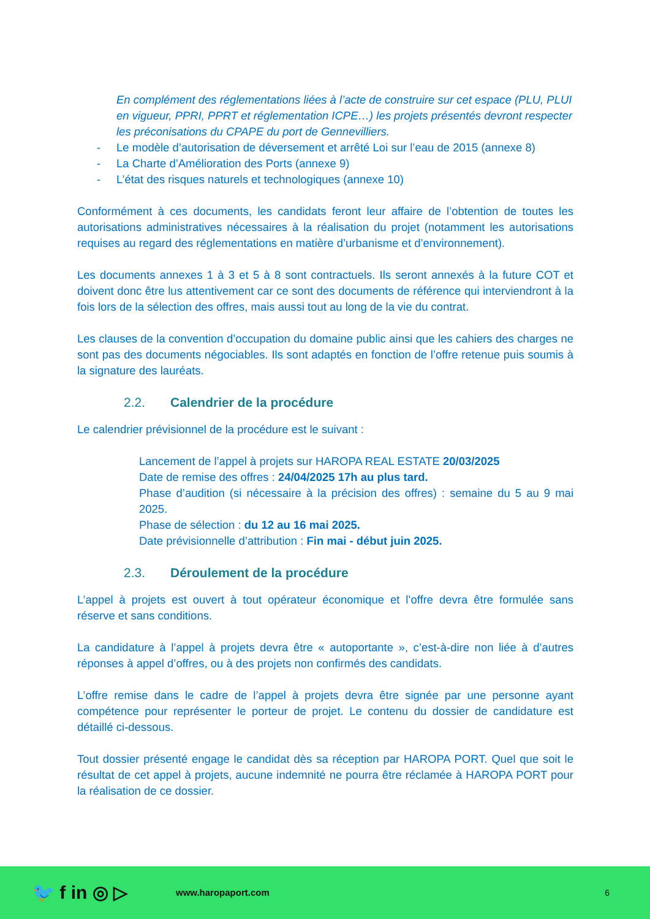En complément des réglementations liées à l’acte de construire sur cet espace (PLU, PLUI en vigueur, PPRI, PPRT et réglementation ICPE…) les projets présentés devront respecter les préconisations du CPAPE du port de Gennevilliers.
- Le modèle d’autorisation de déversement et arrêté Loi sur l’eau de 2015 (annexe 8)
- La Charte d’Amélioration des Ports (annexe 9)
- L’état des risques naturels et technologiques (annexe 10)
Conformément à ces documents, les candidats feront leur affaire de l’obtention de toutes les autorisations administratives nécessaires à la réalisation du projet (notamment les autorisations requises au regard des réglementations en matière d’urbanisme et d’environnement).
Les documents annexes 1 à 3 et 5 à 8 sont contractuels. Ils seront annexés à la future COT et doivent donc être lus attentivement car ce sont des documents de référence qui interviendront à la fois lors de la sélection des offres, mais aussi tout au long de la vie du contrat.
Les clauses de la convention d’occupation du domaine public ainsi que les cahiers des charges ne sont pas des documents négociables. Ils sont adaptés en fonction de l’offre retenue puis soumis à la signature des lauréats.
2.2. Calendrier de la procédure
Le calendrier prévisionnel de la procédure est le suivant :
Lancement de l’appel à projets sur HAROPA REAL ESTATE 20/03/2025
Date de remise des offres : 24/04/2025 17h au plus tard.
Phase d’audition (si nécessaire à la précision des offres) : semaine du 5 au 9 mai 2025.
Phase de sélection : du 12 au 16 mai 2025.
Date prévisionnelle d’attribution : Fin mai - début juin 2025.
2.3. Déroulement de la procédure
L’appel à projets est ouvert à tout opérateur économique et l’offre devra être formulée sans réserve et sans conditions.
La candidature à l’appel à projets devra être « autoportante », c’est-à-dire non liée à d’autres réponses à appel d’offres, ou à des projets non confirmés des candidats.
L’offre remise dans le cadre de l’appel à projets devra être signée par une personne ayant compétence pour représenter le porteur de projet. Le contenu du dossier de candidature est détaillé ci-dessous.
Tout dossier présenté engage le candidat dès sa réception par HAROPA PORT. Quel que soit le résultat de cet appel à projets, aucune indemnité ne pourra être réclamée à HAROPA PORT pour la réalisation de ce dossier.
🐦 f in ◎ ▷
www.haropaport.com 6